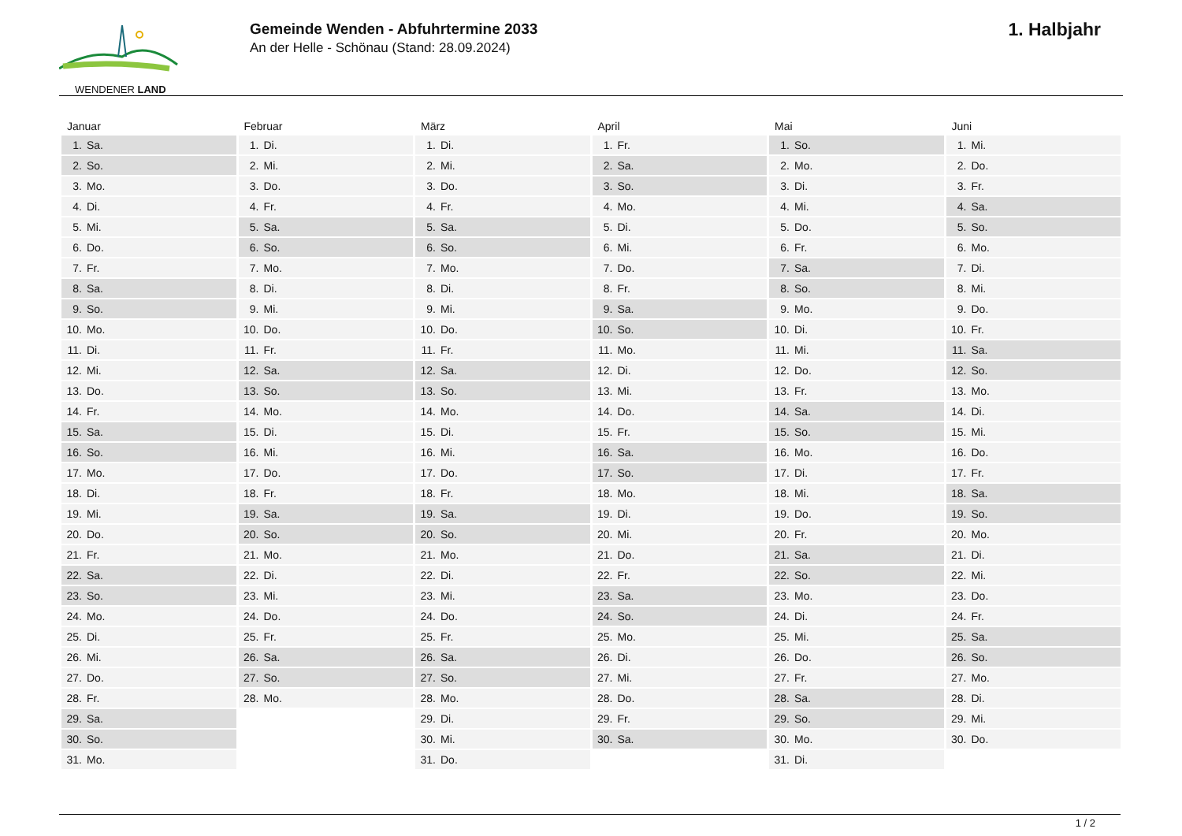WENDENER LAND
Gemeinde Wenden - Abfuhrtermine 2033
An der Helle - Schönau (Stand: 28.09.2024)
1. Halbjahr
| Januar | Februar | März | April | Mai | Juni |
| --- | --- | --- | --- | --- | --- |
| 1. Sa. | 1. Di. | 1. Di. | 1. Fr. | 1. So. | 1. Mi. |
| 2. So. | 2. Mi. | 2. Mi. | 2. Sa. | 2. Mo. | 2. Do. |
| 3. Mo. | 3. Do. | 3. Do. | 3. So. | 3. Di. | 3. Fr. |
| 4. Di. | 4. Fr. | 4. Fr. | 4. Mo. | 4. Mi. | 4. Sa. |
| 5. Mi. | 5. Sa. | 5. Sa. | 5. Di. | 5. Do. | 5. So. |
| 6. Do. | 6. So. | 6. So. | 6. Mi. | 6. Fr. | 6. Mo. |
| 7. Fr. | 7. Mo. | 7. Mo. | 7. Do. | 7. Sa. | 7. Di. |
| 8. Sa. | 8. Di. | 8. Di. | 8. Fr. | 8. So. | 8. Mi. |
| 9. So. | 9. Mi. | 9. Mi. | 9. Sa. | 9. Mo. | 9. Do. |
| 10. Mo. | 10. Do. | 10. Do. | 10. So. | 10. Di. | 10. Fr. |
| 11. Di. | 11. Fr. | 11. Fr. | 11. Mo. | 11. Mi. | 11. Sa. |
| 12. Mi. | 12. Sa. | 12. Sa. | 12. Di. | 12. Do. | 12. So. |
| 13. Do. | 13. So. | 13. So. | 13. Mi. | 13. Fr. | 13. Mo. |
| 14. Fr. | 14. Mo. | 14. Mo. | 14. Do. | 14. Sa. | 14. Di. |
| 15. Sa. | 15. Di. | 15. Di. | 15. Fr. | 15. So. | 15. Mi. |
| 16. So. | 16. Mi. | 16. Mi. | 16. Sa. | 16. Mo. | 16. Do. |
| 17. Mo. | 17. Do. | 17. Do. | 17. So. | 17. Di. | 17. Fr. |
| 18. Di. | 18. Fr. | 18. Fr. | 18. Mo. | 18. Mi. | 18. Sa. |
| 19. Mi. | 19. Sa. | 19. Sa. | 19. Di. | 19. Do. | 19. So. |
| 20. Do. | 20. So. | 20. So. | 20. Mi. | 20. Fr. | 20. Mo. |
| 21. Fr. | 21. Mo. | 21. Mo. | 21. Do. | 21. Sa. | 21. Di. |
| 22. Sa. | 22. Di. | 22. Di. | 22. Fr. | 22. So. | 22. Mi. |
| 23. So. | 23. Mi. | 23. Mi. | 23. Sa. | 23. Mo. | 23. Do. |
| 24. Mo. | 24. Do. | 24. Do. | 24. So. | 24. Di. | 24. Fr. |
| 25. Di. | 25. Fr. | 25. Fr. | 25. Mo. | 25. Mi. | 25. Sa. |
| 26. Mi. | 26. Sa. | 26. Sa. | 26. Di. | 26. Do. | 26. So. |
| 27. Do. | 27. So. | 27. So. | 27. Mi. | 27. Fr. | 27. Mo. |
| 28. Fr. | 28. Mo. | 28. Mo. | 28. Do. | 28. Sa. | 28. Di. |
| 29. Sa. | | 29. Di. | 29. Fr. | 29. So. | 29. Mi. |
| 30. So. | | 30. Mi. | 30. Sa. | 30. Mo. | 30. Do. |
| 31. Mo. | | 31. Do. | | 31. Di. | |
1 / 2